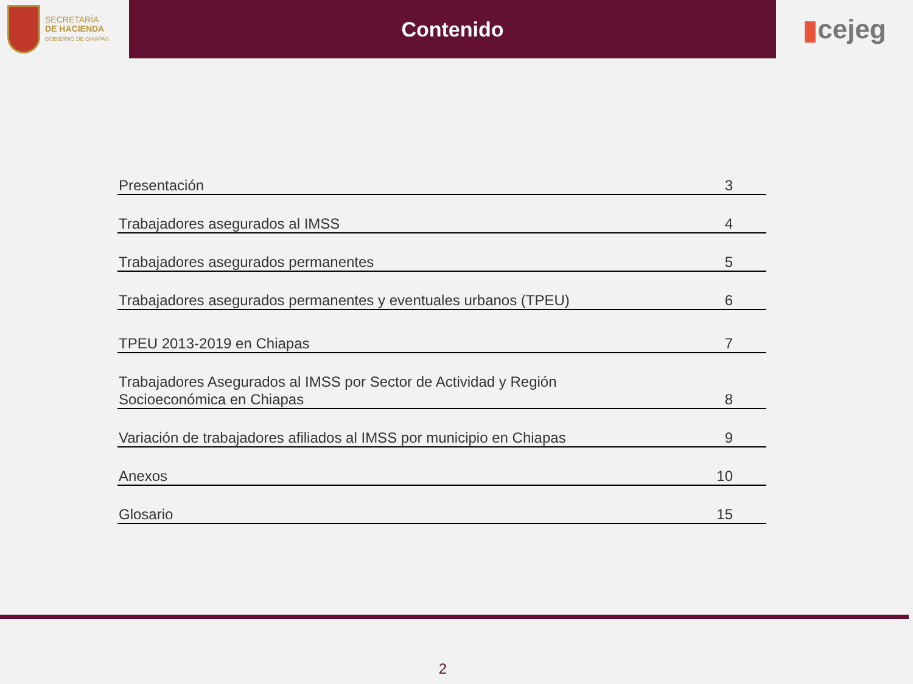SECRETARÍA
DE HACIENDA
GOBIERNO DE CHIAPAS
Contenido
▮ cejeg
Presentación 3
Trabajadores asegurados al IMSS 4
Trabajadores asegurados permanentes 5
Trabajadores asegurados permanentes y eventuales urbanos (TPEU) 6
TPEU 2013-2019 en Chiapas 7
Trabajadores Asegurados al IMSS por Sector de Actividad y Región
Socioeconómica en Chiapas 8
Variación de trabajadores afiliados al IMSS por municipio en Chiapas 9
Anexos 10
Glosario 15
2